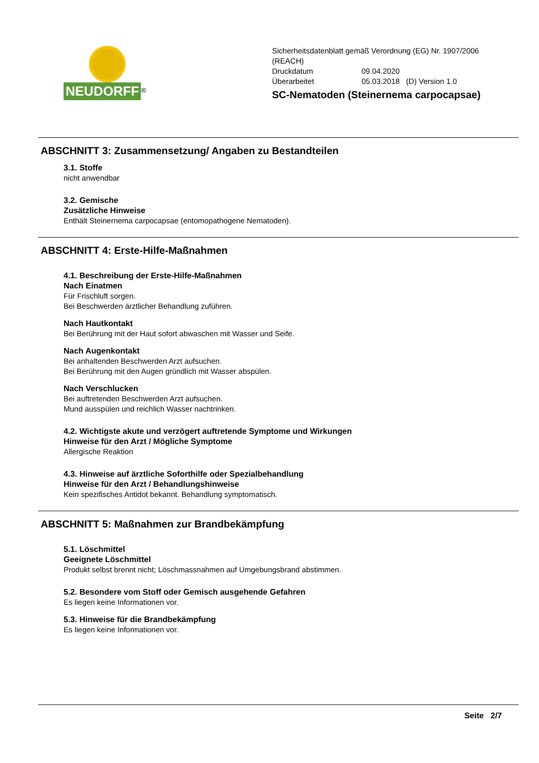NEUDORFF<sup>®</sup>
Sicherheitsdatenblatt gemäß Verordnung (EG) Nr. 1907/2006
(REACH)
Druckdatum 09.04.2020
Überarbeitet 05.03.2018 (D) Version 1.0
SC-Nematoden (Steinernema carpocapsae)
ABSCHNITT 3: Zusammensetzung/ Angaben zu Bestandteilen
3.1. Stoffe
nicht anwendbar
3.2. Gemische
Zusätzliche Hinweise
Enthält Steinernema carpocapsae (entomopathogene Nematoden).
ABSCHNITT 4: Erste-Hilfe-Maßnahmen
4.1. Beschreibung der Erste-Hilfe-Maßnahmen
Nach Einatmen
Für Frischluft sorgen.
Bei Beschwerden ärztlicher Behandlung zuführen.
Nach Hautkontakt
Bei Berührung mit der Haut sofort abwaschen mit Wasser und Seife.
Nach Augenkontakt
Bei anhaltenden Beschwerden Arzt aufsuchen.
Bei Berührung mit den Augen gründlich mit Wasser abspülen.
Nach Verschlucken
Bei auftretenden Beschwerden Arzt aufsuchen.
Mund ausspülen und reichlich Wasser nachtrinken.
4.2. Wichtigste akute und verzögert auftretende Symptome und Wirkungen
Hinweise für den Arzt / Mögliche Symptome
Allergische Reaktion
4.3. Hinweise auf ärztliche Soforthilfe oder Spezialbehandlung
Hinweise für den Arzt / Behandlungshinweise
Kein spezifisches Antidot bekannt. Behandlung symptomatisch.
ABSCHNITT 5: Maßnahmen zur Brandbekämpfung
5.1. Löschmittel
Geeignete Löschmittel
Produkt selbst brennt nicht; Löschmassnahmen auf Umgebungsbrand abstimmen.
5.2. Besondere vom Stoff oder Gemisch ausgehende Gefahren
Es liegen keine Informationen vor.
5.3. Hinweise für die Brandbekämpfung
Es liegen keine Informationen vor.
Seite 2/7